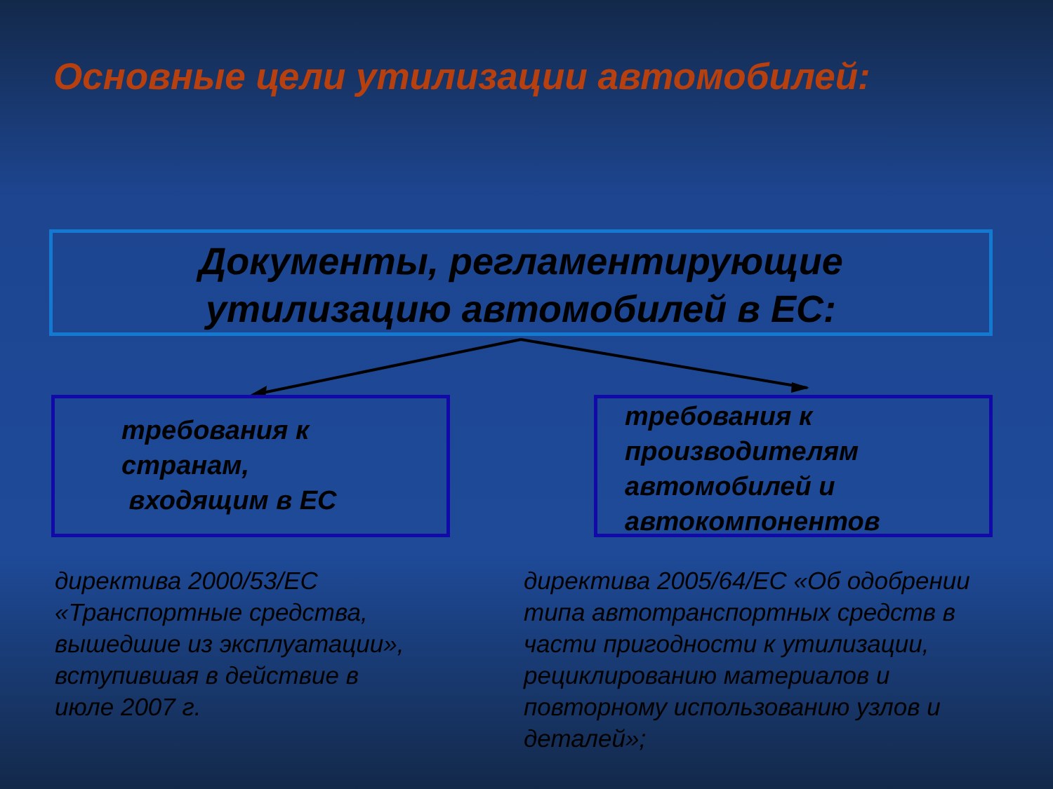Основные цели утилизации автомобилей:
Документы, регламентирующие
утилизацию автомобилей в ЕС:
требования к
странам,
входящим в ЕС
требования к
производителям
автомобилей и
автокомпонентов
директива 2000/53/ЕС
«Транспортные средства,
вышедшие из эксплуатации»,
вступившая в действие в
июле 2007 г.
директива 2005/64/ЕС «Об одобрении
типа автотранспортных средств в
части пригодности к утилизации,
рециклированию материалов и
повторному использованию узлов и
деталей»;